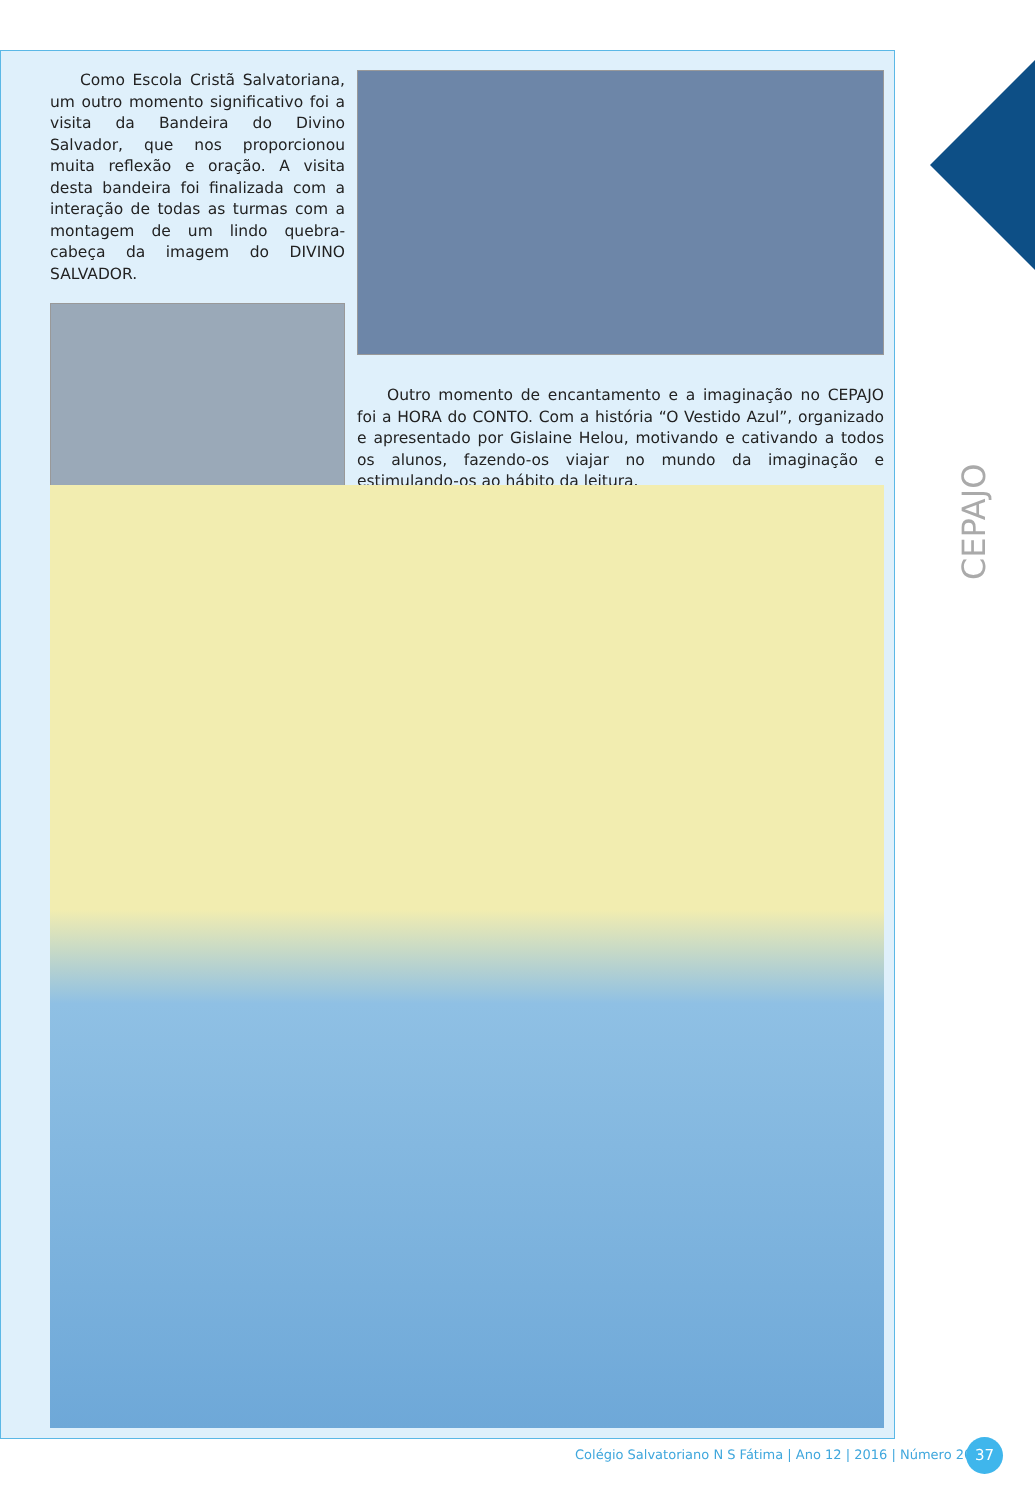CEPAJO
Como Escola Cristã Salvatoriana, um outro momento significativo foi a visita da Bandeira do Divino Salvador, que nos proporcionou muita reflexão e oração. A visita desta bandeira foi finalizada com a interação de todas as turmas com a montagem de um lindo quebra-cabeça da imagem do DIVINO SALVADOR.
Outro momento de encantamento e a imaginação no CEPAJO foi a HORA do CONTO. Com a história “O Vestido Azul”, organizado e apresentado por Gislaine Helou, motivando e cativando a todos os alunos, fazendo-os viajar no mundo da imaginação e estimulando-os ao hábito da leitura.
Colégio Salvatoriano N S Fátima | Ano 12 | 2016 | Número 20
37